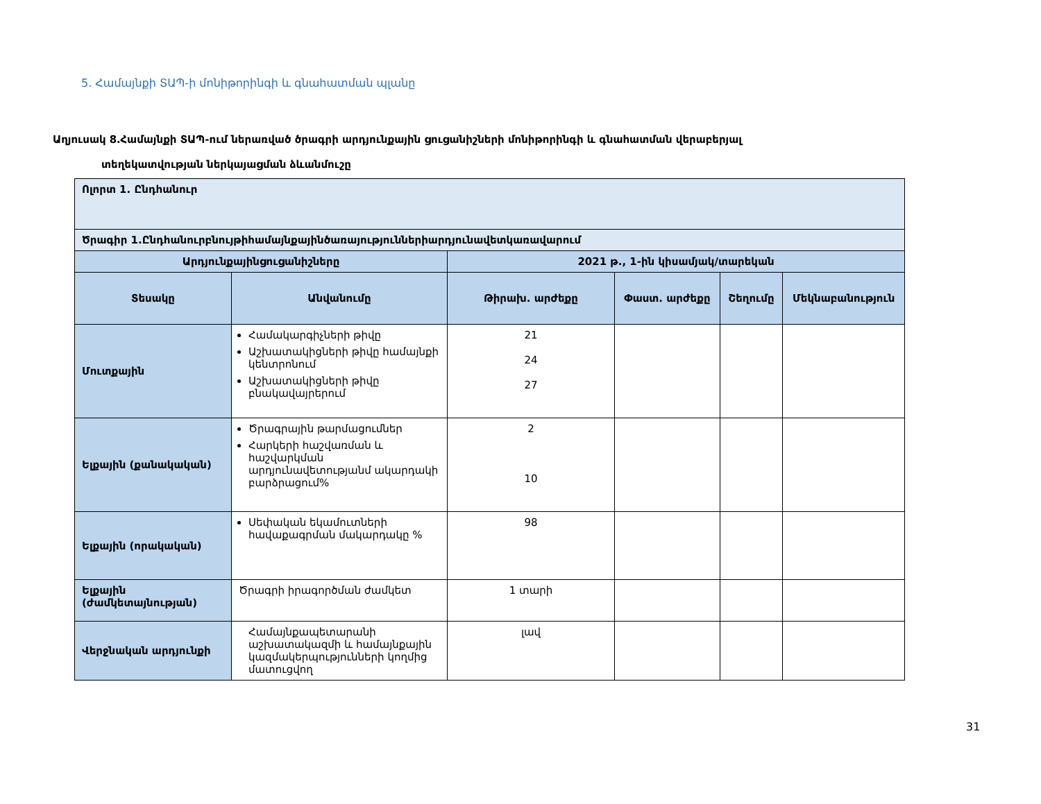5. Համայնքի ՏԱՊ-ի մոնիթորինգի և գնահատման պլանը
Աղյուսակ 8․Համայնքի ՏԱՊ-ում ներառված ծրագրի արդյունքային ցուցանիշների մոնիթորինգի և գնահատման վերաբերյալ
տեղեկատվության ներկայացման ձևանմուշը
| Ոլորտ 1. Ընդհանուր | | | | | |
| Ծրագիր 1.Ընդհանուրբնույթիհամայնքայինծառայություններիարդյունավետկառավարում | | | | | |
| Արդյունքայինցուցանիշները | | 2021 թ., 1-ին կիսամյակ/տարեկան | | | |
| Տեսակը | Անվանումը | Թիրախ. արժեքը | Փաստ. արժեքը | Շեղումը | Մեկնաբանություն |
| Մուտքային | Համակարգիչների թիվը Աշխատակիցների թիվը համայնքի կենտրոնում Աշխատակիցների թիվը բնակավայրերում | 21 24 27 | | | |
| Ելքային (քանակական) | Ծրագրային թարմացումներ Հարկերի հաշվառման և հաշվարկման արդյունավետությանմ ակարդակի բարձրացում% | 2 10 | | | |
| Ելքային (որակական) | Սեփական եկամուտների հավաքագրման մակարդակը % | 98 | | | |
| Ելքային (ժամկետայնության) | Ծրագրի իրագործման ժամկետ | 1 տարի | | | |
| Վերջնական արդյունքի | Համայնքապետարանի աշխատակազմի և համայնքային կազմակերպությունների կողմից մատուցվող | լավ | | | |
31